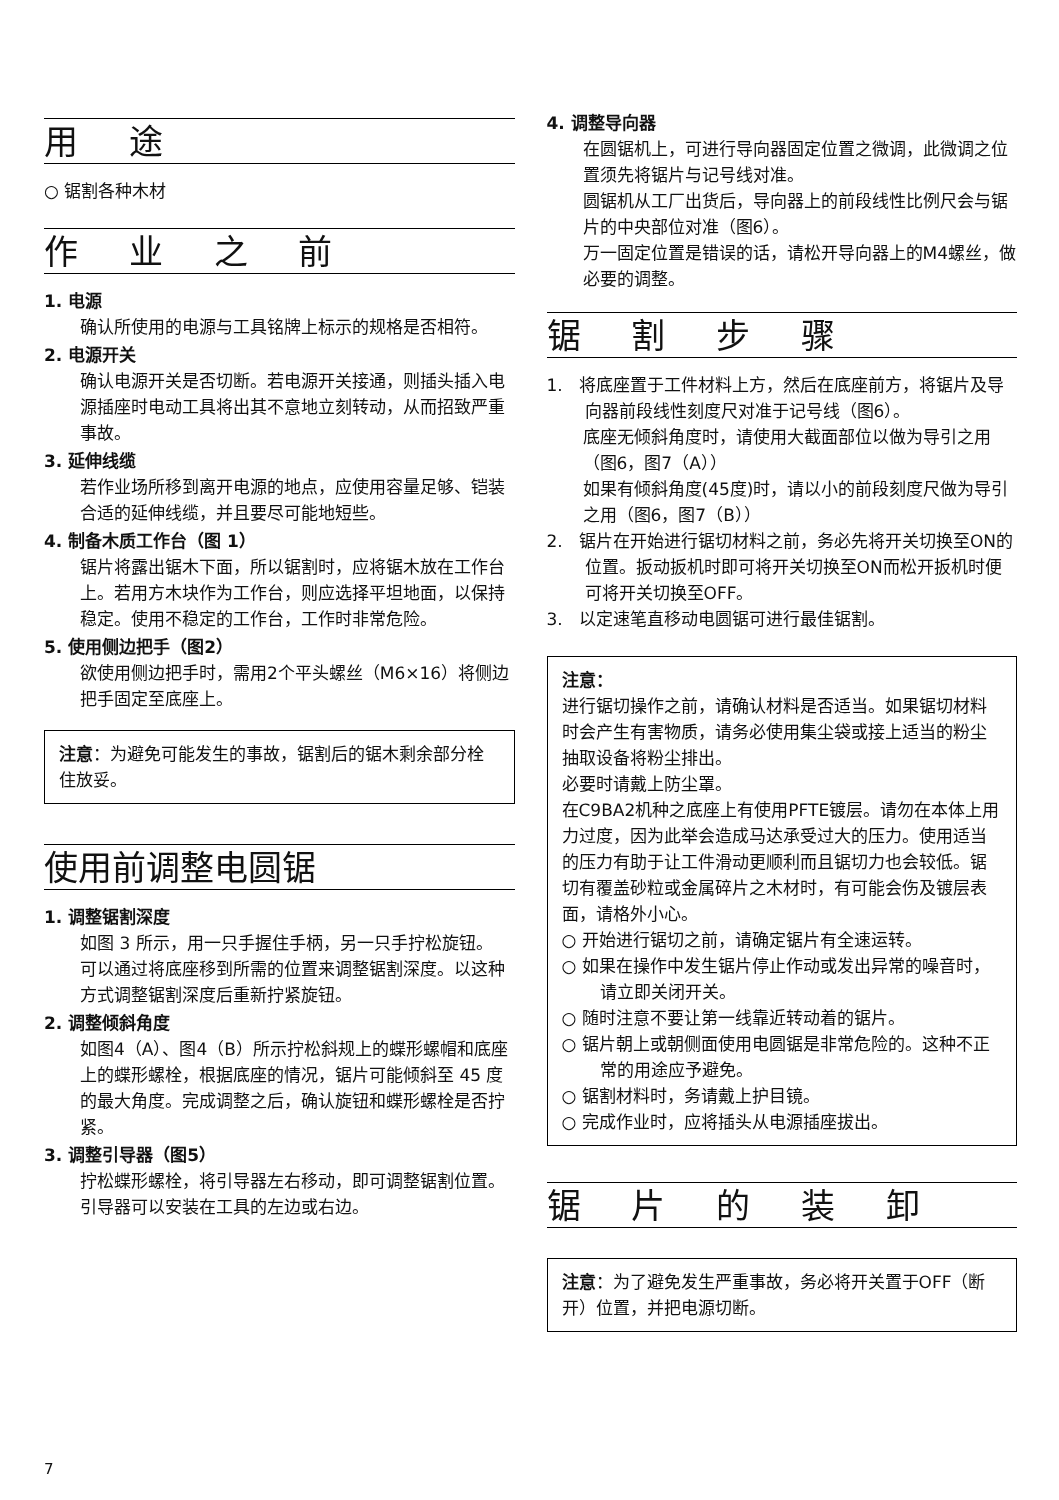用 途
○ 锯割各种木材
作 业 之 前
1. 电源
确认所使用的电源与工具铭牌上标示的规格是否相符。
2. 电源开关
确认电源开关是否切断。若电源开关接通，则插头插入电源插座时电动工具将出其不意地立刻转动，从而招致严重事故。
3. 延伸线缆
若作业场所移到离开电源的地点，应使用容量足够、铠装合适的延伸线缆，并且要尽可能地短些。
4. 制备木质工作台（图 1）
锯片将露出锯木下面，所以锯割时，应将锯木放在工作台上。若用方木块作为工作台，则应选择平坦地面，以保持稳定。使用不稳定的工作台，工作时非常危险。
5. 使用侧边把手（图2）
欲使用侧边把手时，需用2个平头螺丝（M6×16）将侧边把手固定至底座上。
注意：为避免可能发生的事故，锯割后的锯木剩余部分栓住放妥。
使用前调整电圆锯
1. 调整锯割深度
如图 3 所示，用一只手握住手柄，另一只手拧松旋钮。
可以通过将底座移到所需的位置来调整锯割深度。以这种方式调整锯割深度后重新拧紧旋钮。
2. 调整倾斜角度
如图4（A）、图4（B）所示拧松斜规上的蝶形螺帽和底座上的蝶形螺栓，根据底座的情况，锯片可能倾斜至 45 度的最大角度。完成调整之后，确认旋钮和蝶形螺栓是否拧紧。
3. 调整引导器（图5）
拧松蝶形螺栓，将引导器左右移动，即可调整锯割位置。
引导器可以安装在工具的左边或右边。
4. 调整导向器
在圆锯机上，可进行导向器固定位置之微调，此微调之位置须先将锯片与记号线对准。
圆锯机从工厂出货后，导向器上的前段线性比例尺会与锯片的中央部位对准（图6）。
万一固定位置是错误的话，请松开导向器上的M4螺丝，做必要的调整。
锯 割 步 骤
1. 将底座置于工件材料上方，然后在底座前方，将锯片及导向器前段线性刻度尺对准于记号线（图6）。
底座无倾斜角度时，请使用大截面部位以做为导引之用（图6，图7（A））
如果有倾斜角度(45度)时，请以小的前段刻度尺做为导引之用（图6，图7（B））
2. 锯片在开始进行锯切材料之前，务必先将开关切换至ON的位置。扳动扳机时即可将开关切换至ON而松开扳机时便可将开关切换至OFF。
3. 以定速笔直移动电圆锯可进行最佳锯割。
注意：
进行锯切操作之前，请确认材料是否适当。如果锯切材料时会产生有害物质，请务必使用集尘袋或接上适当的粉尘抽取设备将粉尘排出。
必要时请戴上防尘罩。
在C9BA2机种之底座上有使用PFTE镀层。请勿在本体上用力过度，因为此举会造成马达承受过大的压力。使用适当的压力有助于让工件滑动更顺利而且锯切力也会较低。锯切有覆盖砂粒或金属碎片之木材时，有可能会伤及镀层表面，请格外小心。
○ 开始进行锯切之前，请确定锯片有全速运转。
○ 如果在操作中发生锯片停止作动或发出异常的噪音时，请立即关闭开关。
○ 随时注意不要让第一线靠近转动着的锯片。
○ 锯片朝上或朝侧面使用电圆锯是非常危险的。这种不正常的用途应予避免。
○ 锯割材料时，务请戴上护目镜。
○ 完成作业时，应将插头从电源插座拔出。
锯 片 的 装 卸
注意：为了避免发生严重事故，务必将开关置于OFF（断开）位置，并把电源切断。
7